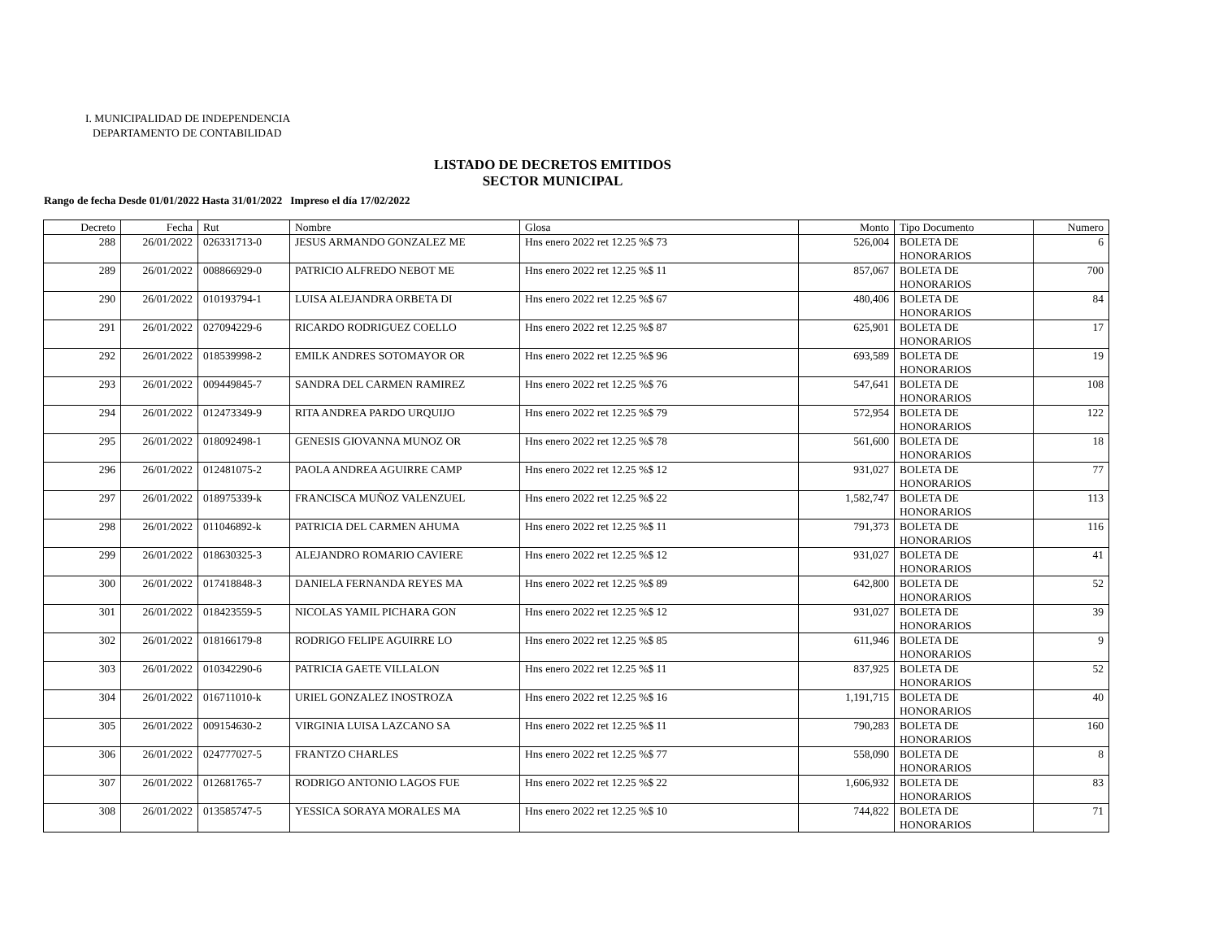I. MUNICIPALIDAD DE INDEPENDENCIA
DEPARTAMENTO DE CONTABILIDAD
LISTADO DE DECRETOS EMITIDOS
SECTOR MUNICIPAL
Rango de fecha Desde 01/01/2022 Hasta 31/01/2022 Impreso el día 17/02/2022
| Decreto | Fecha | Rut | Nombre | Glosa | Monto | Tipo Documento | Numero |
| --- | --- | --- | --- | --- | --- | --- | --- |
| 288 | 26/01/2022 | 026331713-0 | JESUS ARMANDO GONZALEZ ME | Hns enero 2022 ret 12.25 %$ 73 | 526,004 | BOLETA DE HONORARIOS | 6 |
| 289 | 26/01/2022 | 008866929-0 | PATRICIO ALFREDO NEBOT ME | Hns enero 2022 ret 12.25 %$ 11 | 857,067 | BOLETA DE HONORARIOS | 700 |
| 290 | 26/01/2022 | 010193794-1 | LUISA ALEJANDRA ORBETA DI | Hns enero 2022 ret 12.25 %$ 67 | 480,406 | BOLETA DE HONORARIOS | 84 |
| 291 | 26/01/2022 | 027094229-6 | RICARDO RODRIGUEZ COELLO | Hns enero 2022 ret 12.25 %$ 87 | 625,901 | BOLETA DE HONORARIOS | 17 |
| 292 | 26/01/2022 | 018539998-2 | EMILK ANDRES SOTOMAYOR OR | Hns enero 2022 ret 12.25 %$ 96 | 693,589 | BOLETA DE HONORARIOS | 19 |
| 293 | 26/01/2022 | 009449845-7 | SANDRA DEL CARMEN RAMIREZ | Hns enero 2022 ret 12.25 %$ 76 | 547,641 | BOLETA DE HONORARIOS | 108 |
| 294 | 26/01/2022 | 012473349-9 | RITA ANDREA PARDO URQUIJO | Hns enero 2022 ret 12.25 %$ 79 | 572,954 | BOLETA DE HONORARIOS | 122 |
| 295 | 26/01/2022 | 018092498-1 | GENESIS GIOVANNA MUNOZ OR | Hns enero 2022 ret 12.25 %$ 78 | 561,600 | BOLETA DE HONORARIOS | 18 |
| 296 | 26/01/2022 | 012481075-2 | PAOLA ANDREA AGUIRRE CAMP | Hns enero 2022 ret 12.25 %$ 12 | 931,027 | BOLETA DE HONORARIOS | 77 |
| 297 | 26/01/2022 | 018975339-k | FRANCISCA MUÑOZ VALENZUEL | Hns enero 2022 ret 12.25 %$ 22 | 1,582,747 | BOLETA DE HONORARIOS | 113 |
| 298 | 26/01/2022 | 011046892-k | PATRICIA DEL CARMEN AHUMA | Hns enero 2022 ret 12.25 %$ 11 | 791,373 | BOLETA DE HONORARIOS | 116 |
| 299 | 26/01/2022 | 018630325-3 | ALEJANDRO ROMARIO CAVIERE | Hns enero 2022 ret 12.25 %$ 12 | 931,027 | BOLETA DE HONORARIOS | 41 |
| 300 | 26/01/2022 | 017418848-3 | DANIELA FERNANDA REYES MA | Hns enero 2022 ret 12.25 %$ 89 | 642,800 | BOLETA DE HONORARIOS | 52 |
| 301 | 26/01/2022 | 018423559-5 | NICOLAS YAMIL PICHARA GON | Hns enero 2022 ret 12.25 %$ 12 | 931,027 | BOLETA DE HONORARIOS | 39 |
| 302 | 26/01/2022 | 018166179-8 | RODRIGO FELIPE AGUIRRE LO | Hns enero 2022 ret 12.25 %$ 85 | 611,946 | BOLETA DE HONORARIOS | 9 |
| 303 | 26/01/2022 | 010342290-6 | PATRICIA GAETE VILLALON | Hns enero 2022 ret 12.25 %$ 11 | 837,925 | BOLETA DE HONORARIOS | 52 |
| 304 | 26/01/2022 | 016711010-k | URIEL GONZALEZ INOSTROZA | Hns enero 2022 ret 12.25 %$ 16 | 1,191,715 | BOLETA DE HONORARIOS | 40 |
| 305 | 26/01/2022 | 009154630-2 | VIRGINIA LUISA LAZCANO SA | Hns enero 2022 ret 12.25 %$ 11 | 790,283 | BOLETA DE HONORARIOS | 160 |
| 306 | 26/01/2022 | 024777027-5 | FRANTZO CHARLES | Hns enero 2022 ret 12.25 %$ 77 | 558,090 | BOLETA DE HONORARIOS | 8 |
| 307 | 26/01/2022 | 012681765-7 | RODRIGO ANTONIO LAGOS FUE | Hns enero 2022 ret 12.25 %$ 22 | 1,606,932 | BOLETA DE HONORARIOS | 83 |
| 308 | 26/01/2022 | 013585747-5 | YESSICA SORAYA MORALES MA | Hns enero 2022 ret 12.25 %$ 10 | 744,822 | BOLETA DE HONORARIOS | 71 |